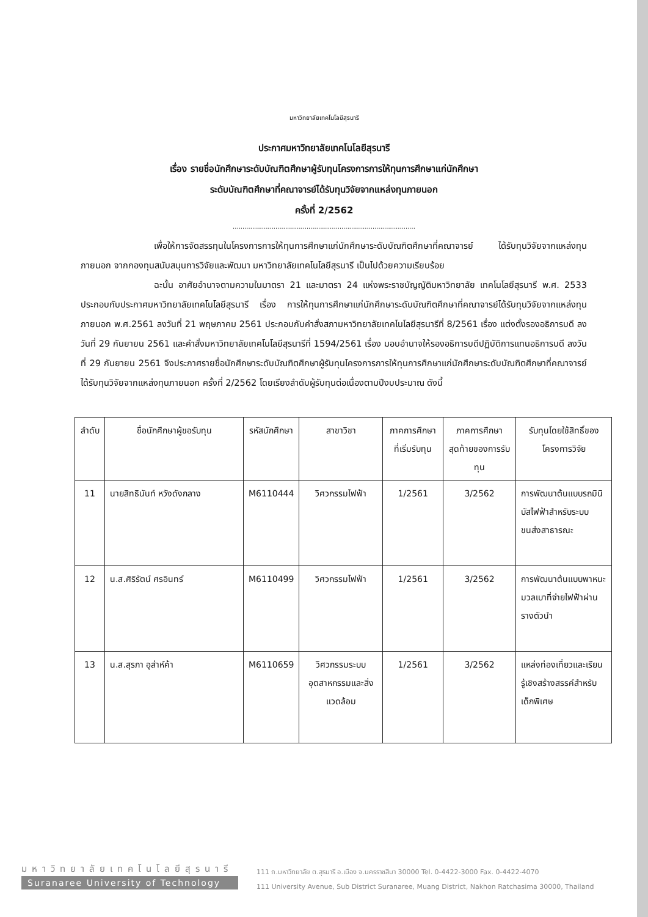มหาวิทยาลัยเทคโนโลยีสุรนารี
ประกาศมหาวิทยาลัยเทคโนโลยีสุรนารี
เรื่อง รายชื่อนักศึกษาระดับบัณฑิตศึกษาผู้รับทุนโครงการการให้ทุนการศึกษาแก่นักศึกษา
ระดับบัณฑิตศึกษาที่คณาจารย์ได้รับทุนวิจัยจากแหล่งทุนภายนอก
ครั้งที่ 2/2562
..............................................................................................
เพื่อให้การจัดสรรทุนในโครงการการให้ทุนการศึกษาแก่นักศึกษาระดับบัณฑิตศึกษาที่คณาจารย์ ได้รับทุนวิจัยจากแหล่งทุนภายนอก จากกองทุนสนับสนุนการวิจัยและพัฒนา มหาวิทยาลัยเทคโนโลยีสุรนารี เป็นไปด้วยความเรียบร้อย
ฉะนั้น อาศัยอำนาจตามความในมาตรา 21 และมาตรา 24 แห่งพระราชบัญญัติมหาวิทยาลัย เทคโนโลยีสุรนารี พ.ศ. 2533 ประกอบกับประกาศมหาวิทยาลัยเทคโนโลยีสุรนารี เรื่อง การให้ทุนการศึกษาแก่นักศึกษาระดับบัณฑิตศึกษาที่คณาจารย์ได้รับทุนวิจัยจากแหล่งทุนภายนอก พ.ศ.2561 ลงวันที่ 21 พฤษภาคม 2561 ประกอบกับคำสั่งสภามหาวิทยาลัยเทคโนโลยีสุรนารีที่ 8/2561 เรื่อง แต่งตั้งรองอธิการบดี ลงวันที่ 29 กันยายน 2561 และคำสั่งมหาวิทยาลัยเทคโนโลยีสุรนารีที่ 1594/2561 เรื่อง มอบอำนาจให้รองอธิการบดีปฏิบัติการแทนอธิการบดี ลงวันที่ 29 กันยายน 2561 จึงประกาศรายชื่อนักศึกษาระดับบัณฑิตศึกษาผู้รับทุนโครงการการให้ทุนการศึกษาแก่นักศึกษาระดับบัณฑิตศึกษาที่คณาจารย์ได้รับทุนวิจัยจากแหล่งทุนภายนอก ครั้งที่ 2/2562 โดยเรียงลำดับผู้รับทุนต่อเนื่องตามปีงบประมาณ ดังนี้
| ลำดับ | ชื่อนักศึกษาผู้ขอรับทุน | รหัสนักศึกษา | สาขาวิชา | ภาคการศึกษาที่เริ่มรับทุน | ภาคการศึกษาสุดท้ายของการรับทุน | รับทุนโดยใช้สิทธิ์ของโครงการวิจัย |
| --- | --- | --- | --- | --- | --- | --- |
| 11 | นายสิทธินันท์ หวังดังกลาง | M6110444 | วิศวกรรมไฟฟ้า | 1/2561 | 3/2562 | การพัฒนาต้นแบบรถมินิบัสไฟฟ้าสำหรับระบบขนส่งสาธารณะ |
| 12 | น.ส.ศิริรัตน์ ศรอินทร์ | M6110499 | วิศวกรรมไฟฟ้า | 1/2561 | 3/2562 | การพัฒนาต้นแบบพาหนะมวลเบาที่จ่ายไฟฟ้าผ่านรางตัวนำ |
| 13 | น.ส.สุรภา อุส่าห์ค้า | M6110659 | วิศวกรรมระบบอุตสาหกรรมและสิ่งแวดล้อม | 1/2561 | 3/2562 | แหล่งท่องเที่ยวและเรียนรู้เชิงสร้างสรรค์สำหรับเด็กพิเศษ |
มหาวิทยาลัยเทคโนโลยีสุรนารี
Suranaree University of Technology
111 ถ.มหาวิทยาลัย ต.สุรนารี อ.เมือง จ.นครราชสีมา 30000 Tel. 0-4422-3000 Fax. 0-4422-4070
111 University Avenue, Sub District Suranaree, Muang District, Nakhon Ratchasima 30000, Thailand